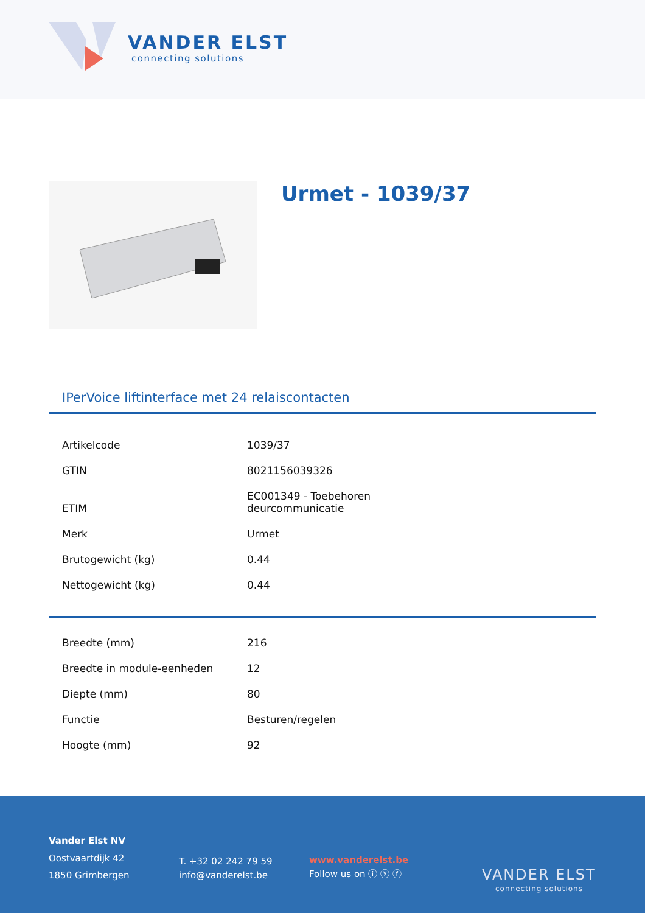VANDER ELST
connecting solutions
Urmet - 1039/37
IPerVoice liftinterface met 24 relaiscontacten
| Artikelcode | 1039/37 |
| GTIN | 8021156039326 |
| ETIM | EC001349 - Toebehoren deurcommunicatie |
| Merk | Urmet |
| Brutogewicht (kg) | 0.44 |
| Nettogewicht (kg) | 0.44 |
| Breedte (mm) | 216 |
| Breedte in module-eenheden | 12 |
| Diepte (mm) | 80 |
| Functie | Besturen/regelen |
| Hoogte (mm) | 92 |
Vander Elst NV
Oostvaartdijk 42
1850 Grimbergen
T. +32 02 242 79 59
info@vanderelst.be
www.vanderelst.be
Follow us on ⓘ ⓨ ⓕ
VANDER ELST
connecting solutions